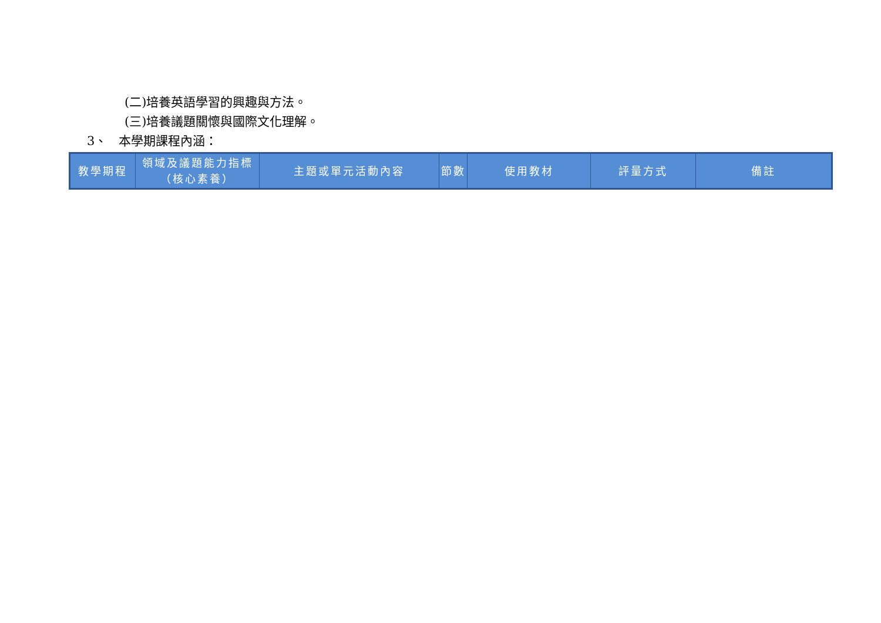(二)培養英語學習的興趣與方法。
(三)培養議題關懷與國際文化理解。
3、 本學期課程內涵：
| 教學期程 | 領域及議題能力指標（核心素養） | 主題或單元活動內容 | 節數 | 使用教材 | 評量方式 | 備註 |
| --- | --- | --- | --- | --- | --- | --- |